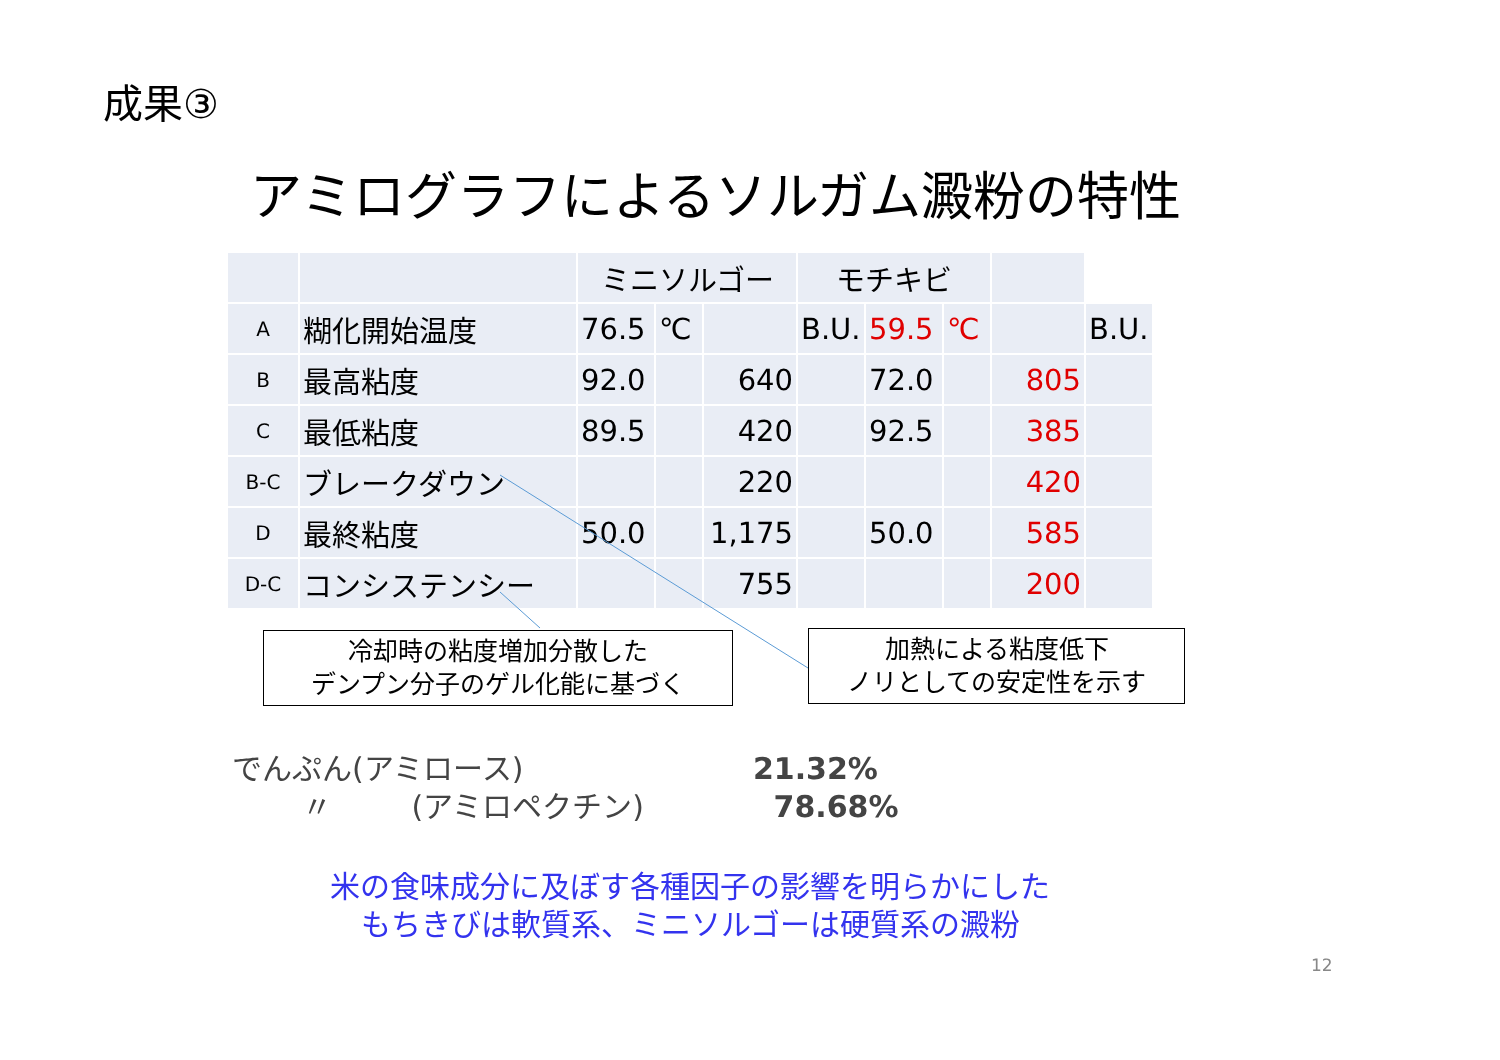成果③
アミログラフによるソルガム澱粉の特性
| | | ミニソルゴー | | | モチキビ | | | | |
| A | 糊化開始温度 | 76.5 | ℃ | | B.U. | 59.5 | ℃ | | B.U. |
| B | 最高粘度 | 92.0 | | 640 | | 72.0 | | 805 | |
| C | 最低粘度 | 89.5 | | 420 | | 92.5 | | 385 | |
| B-C | ブレークダウン | | | 220 | | | | 420 | |
| D | 最終粘度 | 50.0 | | 1,175 | | 50.0 | | 585 | |
| D-C | コンシステンシー | | | 755 | | | | 200 | |
冷却時の粘度増加分散した
デンプン分子のゲル化能に基づく
加熱による粘度低下
ノリとしての安定性を示す
でんぷん(アミロース) 21.32%
〃 (アミロペクチン) 78.68%
米の食味成分に及ぼす各種因子の影響を明らかにした
もちきびは軟質系、ミニソルゴーは硬質系の澱粉
12